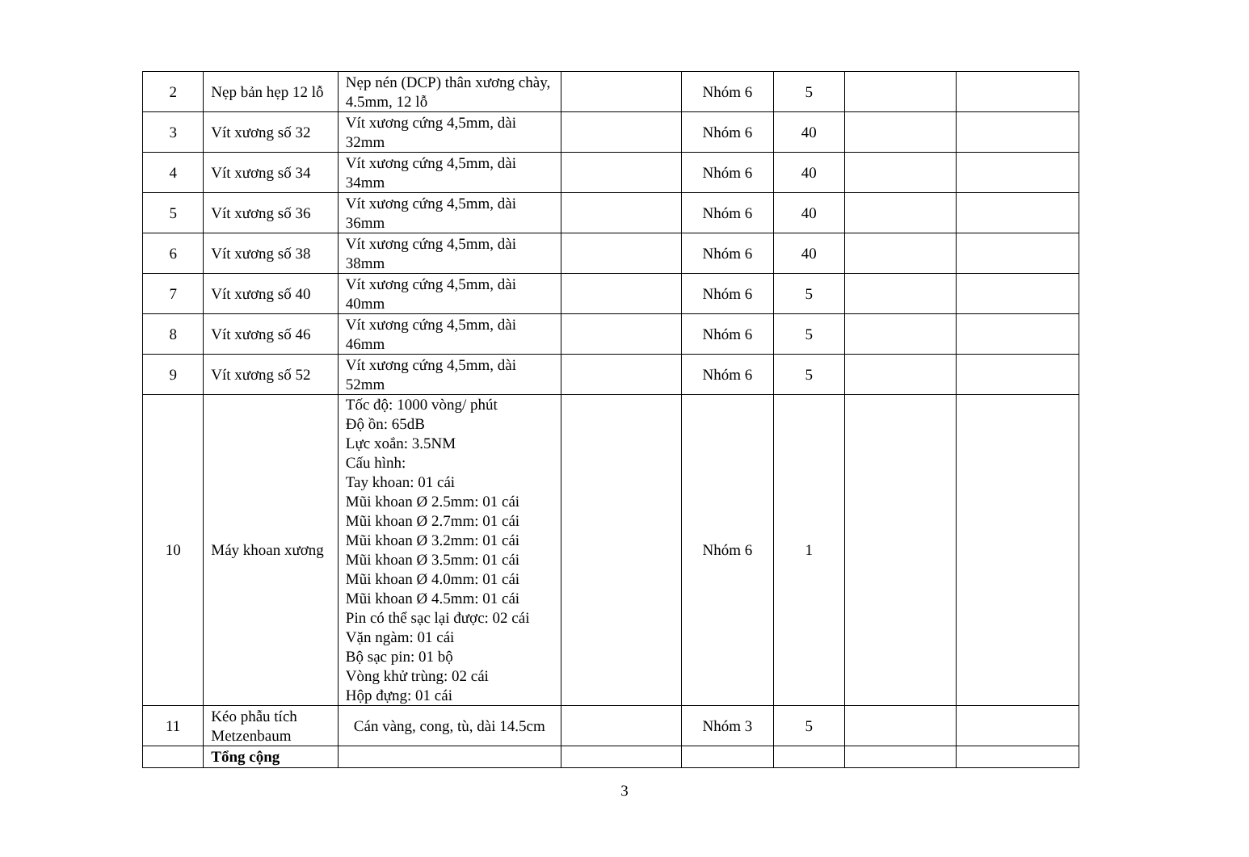| 2 | Nẹp bản hẹp 12 lỗ | Nẹp nén (DCP) thân xương chày, 4.5mm, 12 lỗ | | Nhóm 6 | 5 | | |
| 3 | Vít xương số 32 | Vít xương cứng 4,5mm, dài 32mm | | Nhóm 6 | 40 | | |
| 4 | Vít xương số 34 | Vít xương cứng 4,5mm, dài 34mm | | Nhóm 6 | 40 | | |
| 5 | Vít xương số 36 | Vít xương cứng 4,5mm, dài 36mm | | Nhóm 6 | 40 | | |
| 6 | Vít xương số 38 | Vít xương cứng 4,5mm, dài 38mm | | Nhóm 6 | 40 | | |
| 7 | Vít xương số 40 | Vít xương cứng 4,5mm, dài 40mm | | Nhóm 6 | 5 | | |
| 8 | Vít xương số 46 | Vít xương cứng 4,5mm, dài 46mm | | Nhóm 6 | 5 | | |
| 9 | Vít xương số 52 | Vít xương cứng 4,5mm, dài 52mm | | Nhóm 6 | 5 | | |
| 10 | Máy khoan xương | Tốc độ: 1000 vòng/ phút Độ ồn: 65dB Lực xoắn: 3.5NM Cấu hình: Tay khoan: 01 cái Mũi khoan Ø 2.5mm: 01 cái Mũi khoan Ø 2.7mm: 01 cái Mũi khoan Ø 3.2mm: 01 cái Mũi khoan Ø 3.5mm: 01 cái Mũi khoan Ø 4.0mm: 01 cái Mũi khoan Ø 4.5mm: 01 cái Pin có thể sạc lại được: 02 cái Vặn ngàm: 01 cái Bộ sạc pin: 01 bộ Vòng khử trùng: 02 cái Hộp đựng: 01 cái | | Nhóm 6 | 1 | | |
| 11 | Kéo phẫu tích Metzenbaum | Cán vàng, cong, tù, dài 14.5cm | | Nhóm 3 | 5 | | |
| | Tổng cộng | | | | | | |
3